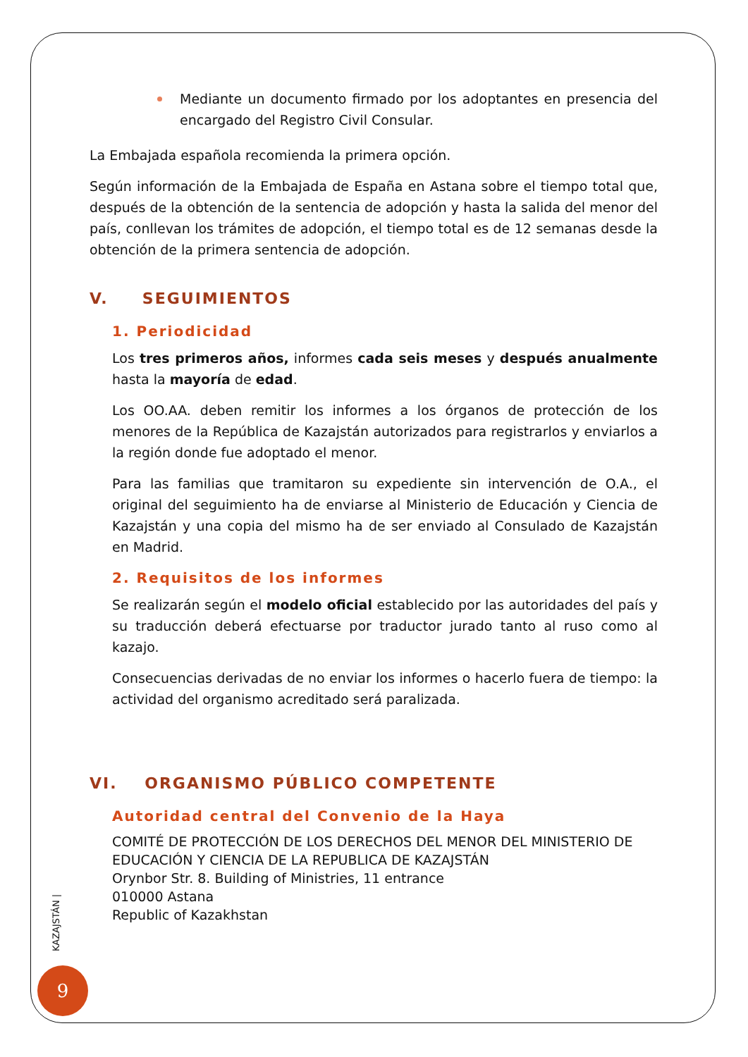Mediante un documento firmado por los adoptantes en presencia del encargado del Registro Civil Consular.
La Embajada española recomienda la primera opción.
Según información de la Embajada de España en Astana sobre el tiempo total que, después de la obtención de la sentencia de adopción y hasta la salida del menor del país, conllevan los trámites de adopción, el tiempo total es de 12 semanas desde la obtención de la primera sentencia de adopción.
V. SEGUIMIENTOS
1. Periodicidad
Los tres primeros años, informes cada seis meses y después anualmente hasta la mayoría de edad.
Los OO.AA. deben remitir los informes a los órganos de protección de los menores de la República de Kazajstán autorizados para registrarlos y enviarlos a la región donde fue adoptado el menor.
Para las familias que tramitaron su expediente sin intervención de O.A., el original del seguimiento ha de enviarse al Ministerio de Educación y Ciencia de Kazajstán y una copia del mismo ha de ser enviado al Consulado de Kazajstán en Madrid.
2. Requisitos de los informes
Se realizarán según el modelo oficial establecido por las autoridades del país y su traducción deberá efectuarse por traductor jurado tanto al ruso como al kazajo.
Consecuencias derivadas de no enviar los informes o hacerlo fuera de tiempo: la actividad del organismo acreditado será paralizada.
VI. ORGANISMO PÚBLICO COMPETENTE
Autoridad central del Convenio de la Haya
COMITÉ DE PROTECCIÓN DE LOS DERECHOS DEL MENOR DEL MINISTERIO DE EDUCACIÓN Y CIENCIA DE LA REPUBLICA DE KAZAJSTÁN
Orynbor Str. 8. Building of Ministries, 11 entrance
010000 Astana
Republic of Kazakhstan
KAZAJSTÁN |
9